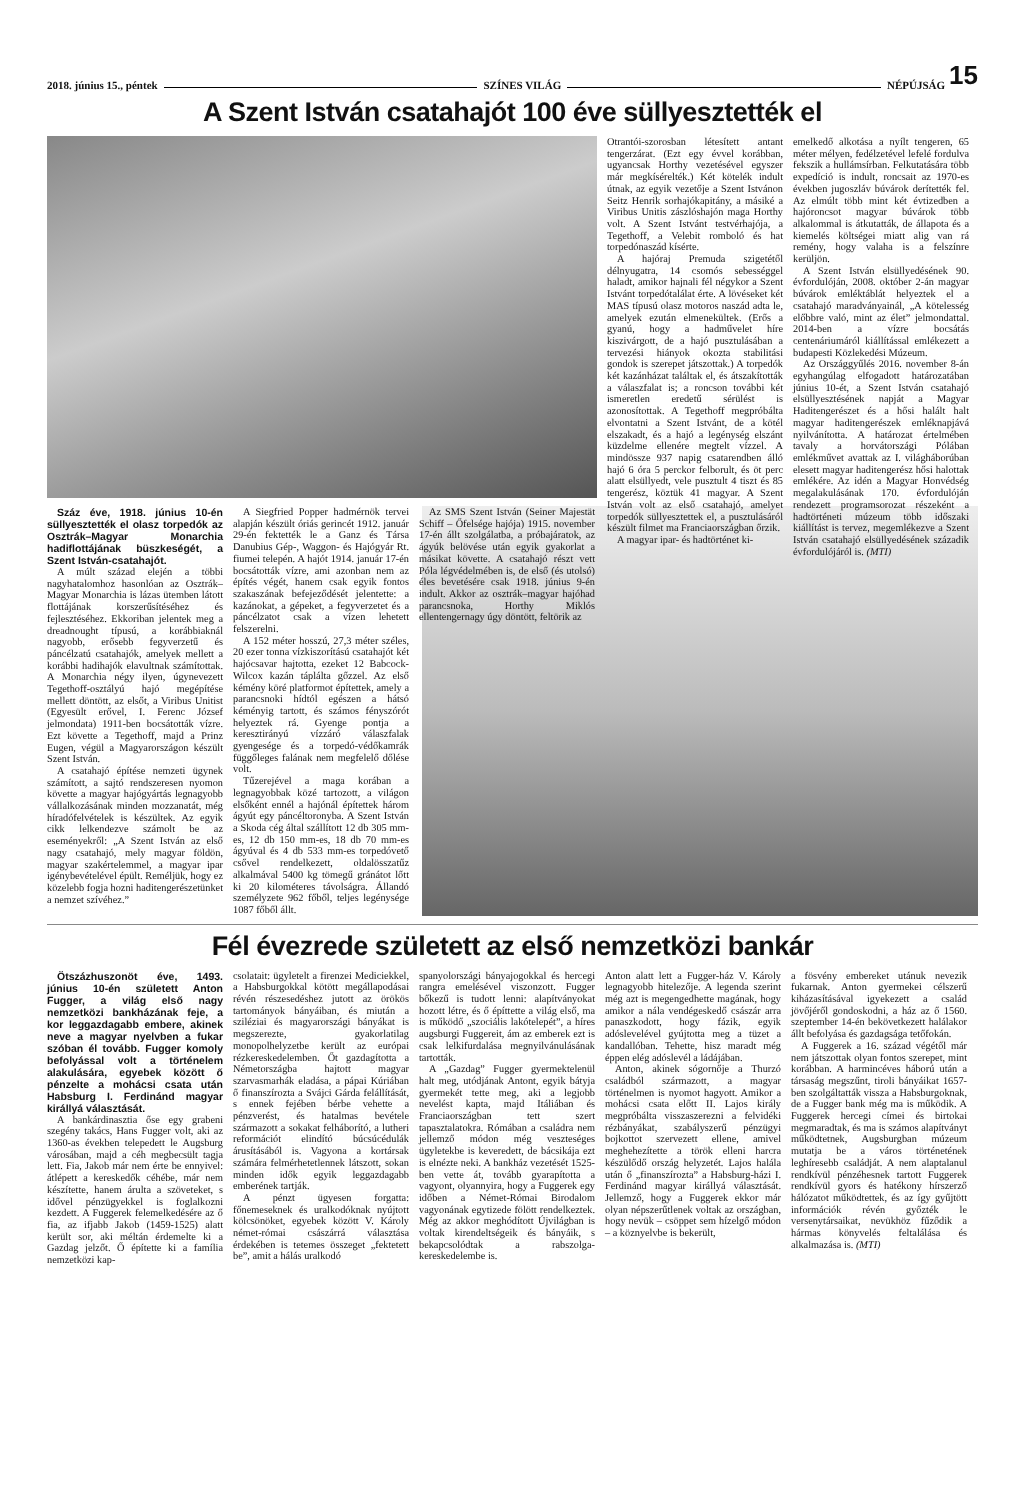2018. június 15., péntek SZÍNES VILÁG NÉPÚJSÁG 15
A Szent István csatahajót 100 éve süllyesztették el
Száz éve, 1918. június 10-én süllyesztették el olasz torpedók az Osztrák–Magyar Monarchia hadiflottájának büszkeségét, a Szent István-csatahajót.
A múlt század elején a többi nagyhatalomhoz hasonlóan az Osztrák–Magyar Monarchia is lázas ütemben látott flottájának korszerűsítéséhez és fejlesztéséhez. Ekkoriban jelentek meg a dreadnought típusú, a korábbiaknál nagyobb, erősebb fegyverzetű és páncélzatú csatahajók, amelyek mellett a korábbi hadihajók elavultnak számítottak. A Monarchia négy ilyen, úgynevezett Tegethoff-osztályú hajó megépítése mellett döntött, az elsőt, a Viribus Unitist (Egyesült erővel, I. Ferenc József jelmondata) 1911-ben bocsátották vízre. Ezt követte a Tegethoff, majd a Prinz Eugen, végül a Magyarországon készült Szent István.
A csatahajó építése nemzeti ügynek számított, a sajtó rendszeresen nyomon követte a magyar hajógyártás legnagyobb vállalkozásának minden mozzanatát, még híradófelvételek is készültek. Az egyik cikk lelkendezve számolt be az eseményekről: „A Szent István az első nagy csatahajó, mely magyar földön, magyar szakértelemmel, a magyar ipar igénybevételével épült. Reméljük, hogy ez közelebb fogja hozni haditengerészetünket a nemzet szívéhez.”
A Siegfried Popper hadmérnök tervei alapján készült óriás gerincét 1912. január 29-én fektették le a Ganz és Társa Danubius Gép-, Waggon- és Hajógyár Rt. fiumei telepén. A hajót 1914. január 17-én bocsátották vízre, ami azonban nem az építés végét, hanem csak egyik fontos szakaszának befejeződését jelentette: a kazánokat, a gépeket, a fegyverzetet és a páncélzatot csak a vízen lehetett felszerelni.
A 152 méter hosszú, 27,3 méter széles, 20 ezer tonna vízkiszorítású csatahajót két hajócsavar hajtotta, ezeket 12 Babcock-Wilcox kazán táplálta gőzzel. Az első kémény köré platformot építettek, amely a parancsnoki hídtól egészen a hátsó kéményig tartott, és számos fényszórót helyeztek rá. Gyenge pontja a keresztirányú vízzáró válaszfalak gyengesége és a torpedó-védőkamrák függőleges falának nem megfelelő dőlése volt.
Tűzerejével a maga korában a legnagyobbak közé tartozott, a világon elsőként ennél a hajónál építettek három ágyút egy páncéltoronyba. A Szent István a Skoda cég által szállított 12 db 305 mm-es, 12 db 150 mm-es, 18 db 70 mm-es ágyúval és 4 db 533 mm-es torpedóvető csővel rendelkezett, oldalösszatűz alkalmával 5400 kg tömegű gránátot lőtt ki 20 kilométeres távolságra. Állandó személyzete 962 főből, teljes legénysége 1087 főből állt.
Az SMS Szent István (Seiner Majestät Schiff – Őfelsége hajója) 1915. november 17-én állt szolgálatba, a próbajáratok, az ágyúk belövése után egyik gyakorlat a másikat követte. A csatahajó részt vett Póla légvédelmében is, de első (és utolsó) éles bevetésére csak 1918. június 9-én indult. Akkor az osztrák–magyar hajóhad parancsnoka, Horthy Miklós ellentengernagy úgy döntött, feltörik az
Otrantói-szorosban létesített antant tengerzárat. (Ezt egy évvel korábban, ugyancsak Horthy vezetésével egyszer már megkísérelték.) Két kötelék indult útnak, az egyik vezetője a Szent Istvánon Seitz Henrik sorhajókapitány, a másiké a Viribus Unitis zászlóshajón maga Horthy volt. A Szent Istvánt testvérhajója, a Tegethoff, a Velebit romboló és hat torpedónaszád kísérte.
A hajóraj Premuda szigetétől délnyugatra, 14 csomós sebességgel haladt, amikor hajnali fél négykor a Szent Istvánt torpedótalálat érte. A lövéseket két MAS típusú olasz motoros naszád adta le, amelyek ezután elmenekültek. (Erős a gyanú, hogy a hadművelet híre kiszivárgott, de a hajó pusztulásában a tervezési hiányok okozta stabilitási gondok is szerepet játszottak.) A torpedók két kazánházat találtak el, és átszakították a válaszfalat is; a roncson további két ismeretlen eredetű sérülést is azonosítottak. A Tegethoff megpróbálta elvontatni a Szent Istvánt, de a kötél elszakadt, és a hajó a legénység elszánt küzdelme ellenére megtelt vízzel. A mindössze 937 napig csatarendben álló hajó 6 óra 5 perckor felborult, és öt perc alatt elsüllyedt, vele pusztult 4 tiszt és 85 tengerész, köztük 41 magyar. A Szent István volt az első csatahajó, amelyet torpedók süllyesztettek el, a pusztulásáról készült filmet ma Franciaországban őrzik.
A magyar ipar- és hadtörténet ki-
emelkedő alkotása a nyílt tengeren, 65 méter mélyen, fedélzetével lefelé fordulva fekszik a hullámsírban. Felkutatására több expedíció is indult, roncsait az 1970-es években jugoszláv búvárok derítették fel. Az elmúlt több mint két évtizedben a hajóroncsot magyar búvárok több alkalommal is átkutatták, de állapota és a kiemelés költségei miatt alig van rá remény, hogy valaha is a felszínre kerüljön.
A Szent István elsüllyedésének 90. évfordulóján, 2008. október 2-án magyar búvárok emléktáblát helyeztek el a csatahajó maradványainál, „A kötelesség előbbre való, mint az élet” jelmondattal. 2014-ben a vízre bocsátás centenáriumáról kiállítással emlékezett a budapesti Közlekedési Múzeum.
Az Országgyűlés 2016. november 8-án egyhangúlag elfogadott határozatában június 10-ét, a Szent István csatahajó elsüllyesztésének napját a Magyar Haditengerészet és a hősi halált halt magyar haditengerészek emléknapjává nyilvánította. A határozat értelmében tavaly a horvátországi Pólában emlékművet avattak az I. világháborúban elesett magyar haditengerész hősi halottak emlékére. Az idén a Magyar Honvédség megalakulásának 170. évfordulóján rendezett programsorozat részeként a hadtörténeti múzeum több időszaki kiállítást is tervez, megemlékezve a Szent István csatahajó elsüllyedésének századik évfordulójáról is. (MTI)
Fél évezrede született az első nemzetközi bankár
Ötszázhuszonöt éve, 1493. június 10-én született Anton Fugger, a világ első nagy nemzetközi bankházának feje, a kor leggazdagabb embere, akinek neve a magyar nyelvben a fukar szóban él tovább. Fugger komoly befolyással volt a történelem alakulására, egyebek között ő pénzelte a mohácsi csata után Habsburg I. Ferdinánd magyar királlyá választását.
A bankárdinasztia őse egy grabeni szegény takács, Hans Fugger volt, aki az 1360-as években telepedett le Augsburg városában, majd a céh megbecsült tagja lett. Fia, Jakob már nem érte be ennyivel: átlépett a kereskedők céhébe, már nem készítette, hanem árulta a szöveteket, s idővel pénzügyekkel is foglalkozni kezdett. A Fuggerek felemelkedésére az ő fia, az ifjabb Jakob (1459-1525) alatt került sor, aki méltán érdemelte ki a Gazdag jelzőt. Ő építette ki a família nemzetközi kap-
csolatait: ügyletelt a firenzei Mediciekkel, a Habsburgokkal kötött megállapodásai révén részesedéshez jutott az örökös tartományok bányáiban, és miután a sziléziai és magyarországi bányákat is megszerezte, gyakorlatilag monopolhelyzetbe került az európai rézkereskedelemben. Őt gazdagította a Németországba hajtott magyar szarvasmarhák eladása, a pápai Kúriában ő finanszírozta a Svájci Gárda felállítását, s ennek fejében bérbe vehette a pénzverést, és hatalmas bevétele származott a sokakat felháborító, a lutheri reformációt elindító búcsúcédulák árusításából is. Vagyona a kortársak számára felmérhetetlennek látszott, sokan minden idők egyik leggazdagabb emberének tartják.
A pénzt ügyesen forgatta: főnemeseknek és uralkodóknak nyújtott kölcsönöket, egyebek között V. Károly német-római császárrá választása érdekében is tetemes összeget „fektetett be”, amit a hálás uralkodó
spanyolországi bányajogokkal és hercegi rangra emelésével viszonzott. Fugger bőkezű is tudott lenni: alapítványokat hozott létre, és ő építtette a világ első, ma is működő „szociális lakótelepét”, a híres augsburgi Fuggereit, ám az emberek ezt is csak lelkifurdalása megnyilvánulásának tartották.
A „Gazdag” Fugger gyermektelenül halt meg, utódjának Antont, egyik bátyja gyermekét tette meg, aki a legjobb nevelést kapta, majd Itáliában és Franciaországban tett szert tapasztalatokra. Rómában a családra nem jellemző módon még veszteséges ügyletekbe is keveredett, de bácsikája ezt is elnézte neki. A bankház vezetését 1525-ben vette át, tovább gyarapította a vagyont, olyannyira, hogy a Fuggerek egy időben a Német-Római Birodalom vagyonának egytizede fölött rendelkeztek. Még az akkor meghódított Újvilágban is voltak kirendeltségeik és bányáik, s bekapcsolódtak a rabszolga-kereskedelembe is.
Anton alatt lett a Fugger-ház V. Károly legnagyobb hitelezője. A legenda szerint még azt is megengedhette magának, hogy amikor a nála vendégeskedő császár arra panaszkodott, hogy fázik, egyik adóslevelével gyújtotta meg a tüzet a kandallóban. Tehette, hisz maradt még éppen elég adóslevél a ládájában.
Anton, akinek sógornője a Thurzó családból származott, a magyar történelmen is nyomot hagyott. Amikor a mohácsi csata előtt II. Lajos király megpróbálta visszaszerezni a felvidéki rézbányákat, szabályszerű pénzügyi bojkottot szervezett ellene, amivel meghehezítette a török elleni harcra készülődő ország helyzetét. Lajos halála után ő „finanszírozta” a Habsburg-házi I. Ferdinánd magyar királlyá választását. Jellemző, hogy a Fuggerek ekkor már olyan népszerűtlenek voltak az országban, hogy nevük – csöppet sem hízelgő módon – a köznyelvbe is bekerült,
a fösvény embereket utánuk nevezik fukarnak. Anton gyermekei célszerű kiházasításával igyekezett a család jövőjéről gondoskodni, a ház az ő 1560. szeptember 14-én bekövetkezett halálakor állt befolyása és gazdagsága tetőfokán.
A Fuggerek a 16. század végétől már nem játszottak olyan fontos szerepet, mint korábban. A harmincéves háború után a társaság megszűnt, tiroli bányáikat 1657-ben szolgáltatták vissza a Habsburgoknak, de a Fugger bank még ma is működik. A Fuggerek hercegi címei és birtokai megmaradtak, és ma is számos alapítványt működtetnek, Augsburgban múzeum mutatja be a város történetének leghíresebb családját. A nem alaptalanul rendkívül pénzéhesnek tartott Fuggerek rendkívül gyors és hatékony hírszerző hálózatot működtettek, és az így gyűjtött információk révén győzték le versenytársaikat, nevükhöz fűződik a hármas könyvelés feltalálása és alkalmazása is. (MTI)